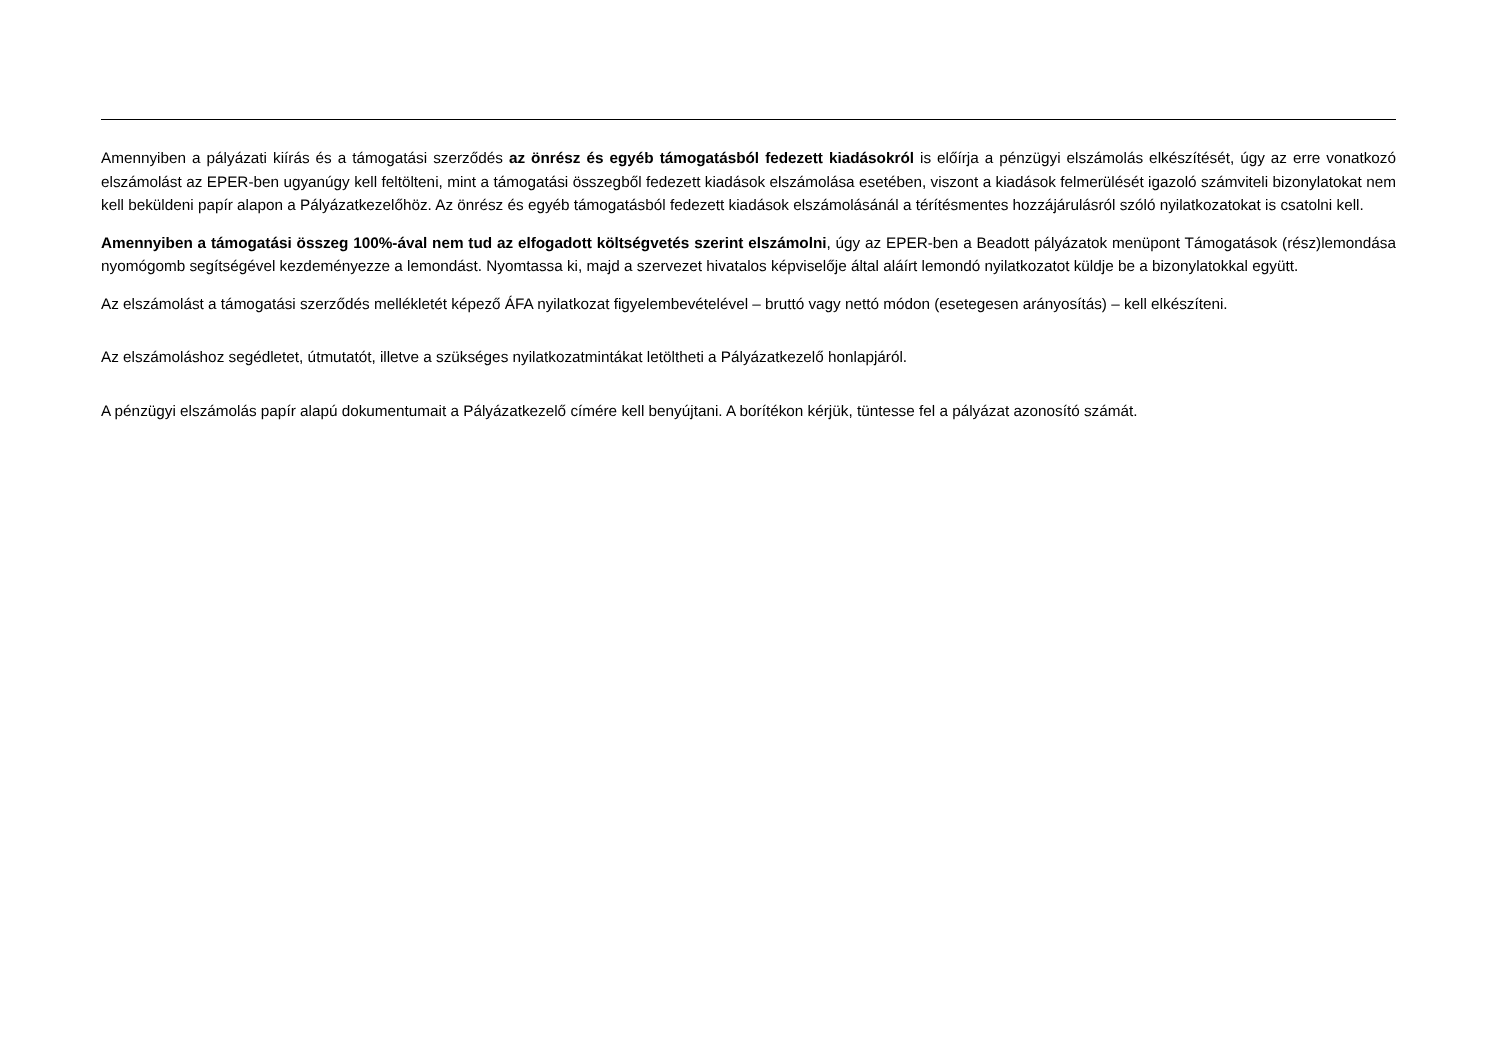Amennyiben a pályázati kiírás és a támogatási szerződés az önrész és egyéb támogatásból fedezett kiadásokról is előírja a pénzügyi elszámolás elkészítését, úgy az erre vonatkozó elszámolást az EPER-ben ugyanúgy kell feltölteni, mint a támogatási összegből fedezett kiadások elszámolása esetében, viszont a kiadások felmerülését igazoló számviteli bizonylatokat nem kell beküldeni papír alapon a Pályázatkezelőhöz. Az önrész és egyéb támogatásból fedezett kiadások elszámolásánál a térítésmentes hozzájárulásról szóló nyilatkozatokat is csatolni kell.
Amennyiben a támogatási összeg 100%-ával nem tud az elfogadott költségvetés szerint elszámolni, úgy az EPER-ben a Beadott pályázatok menüpont Támogatások (rész)lemondása nyomógomb segítségével kezdeményezze a lemondást. Nyomtassa ki, majd a szervezet hivatalos képviselője által aláírt lemondó nyilatkozatot küldje be a bizonylatokkal együtt.
Az elszámolást a támogatási szerződés mellékletét képező ÁFA nyilatkozat figyelembevételével – bruttó vagy nettó módon (esetegesen arányosítás) – kell elkészíteni.
Az elszámoláshoz segédletet, útmutatót, illetve a szükséges nyilatkozatmintákat letöltheti a Pályázatkezelő honlapjáról.
A pénzügyi elszámolás papír alapú dokumentumait a Pályázatkezelő címére kell benyújtani. A borítékon kérjük, tüntesse fel a pályázat azonosító számát.